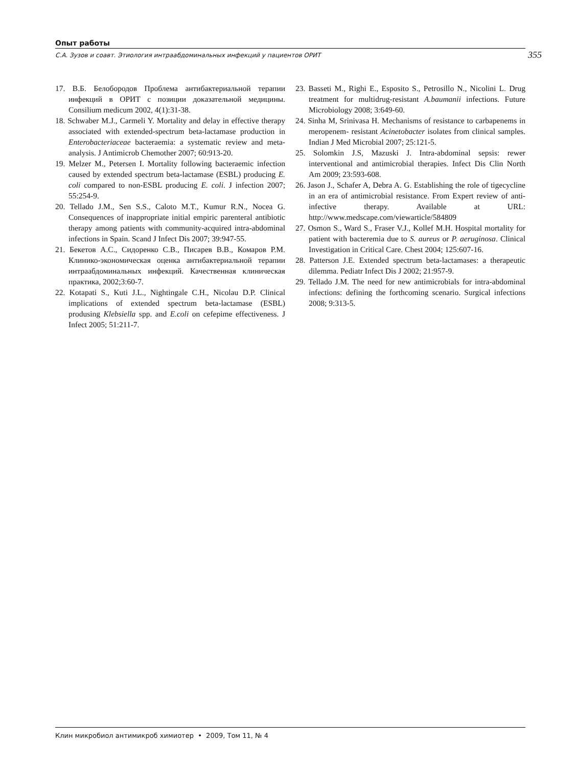Опыт работы
С.А. Зузов и соавт. Этиология интраабдоминальных инфекций у пациентов ОРИТ 355
17. В.Б. Белобородов Проблема антибактериальной терапии инфекций в ОРИТ с позиции доказательной медицины. Consilium medicum 2002, 4(1):31-38.
18. Schwaber M.J., Carmeli Y. Mortality and delay in effective therapy associated with extended-spectrum beta-lactamase production in Enterobacteriaceae bacteraemia: a systematic review and meta-analysis. J Antimicrob Chemother 2007; 60:913-20.
19. Melzer M., Petersen I. Mortality following bacteraemic infection caused by extended spectrum beta-lactamase (ESBL) producing E. coli compared to non-ESBL producing E. coli. J infection 2007; 55:254-9.
20. Tellado J.M., Sen S.S., Caloto M.T., Kumur R.N., Nocea G. Consequences of inappropriate initial empiric parenteral antibiotic therapy among patients with community-acquired intra-abdominal infections in Spain. Scand J Infect Dis 2007; 39:947-55.
21. Бекетов А.С., Сидоренко С.В., Писарев В.В., Комаров Р.М. Клинико-экономическая оценка антибактериальной терапии интраабдоминальных инфекций. Качественная клиническая практика, 2002;3:60-7.
22. Kotapati S., Kuti J.L., Nightingale C.H., Nicolau D.P. Clinical implications of extended spectrum beta-lactamase (ESBL) produsing Klebsiella spp. and E.coli on cefepime effectiveness. J Infect 2005; 51:211-7.
23. Basseti M., Righi E., Esposito S., Petrosillo N., Nicolini L. Drug treatment for multidrug-resistant A.baumanii infections. Future Microbiology 2008; 3:649-60.
24. Sinha M, Srinivasa H. Mechanisms of resistance to carbapenems in meropenem- resistant Acinetobacter isolates from clinical samples. Indian J Med Microbial 2007; 25:121-5.
25. Solomkin J.S, Mazuski J. Intra-abdominal sepsis: rewer interventional and antimicrobial therapies. Infect Dis Clin North Am 2009; 23:593-608.
26. Jason J., Schafer A, Debra A. G. Establishing the role of tigecycline in an era of antimicrobial resistance. From Expert review of anti-infective therapy. Available at URL: http://www.medscape.com/viewarticle/584809
27. Osmon S., Ward S., Fraser V.J., Kollef M.H. Hospital mortality for patient with bacteremia due to S. aureus or P. aeruginosa. Clinical Investigation in Critical Care. Chest 2004; 125:607-16.
28. Patterson J.E. Extended spectrum beta-lactamases: a therapeutic dilemma. Pediatr Infect Dis J 2002; 21:957-9.
29. Tellado J.M. The need for new antimicrobials for intra-abdominal infections: defining the forthcoming scenario. Surgical infections 2008; 9:313-5.
Клин микробиол антимикроб химиотер • 2009, Том 11, № 4